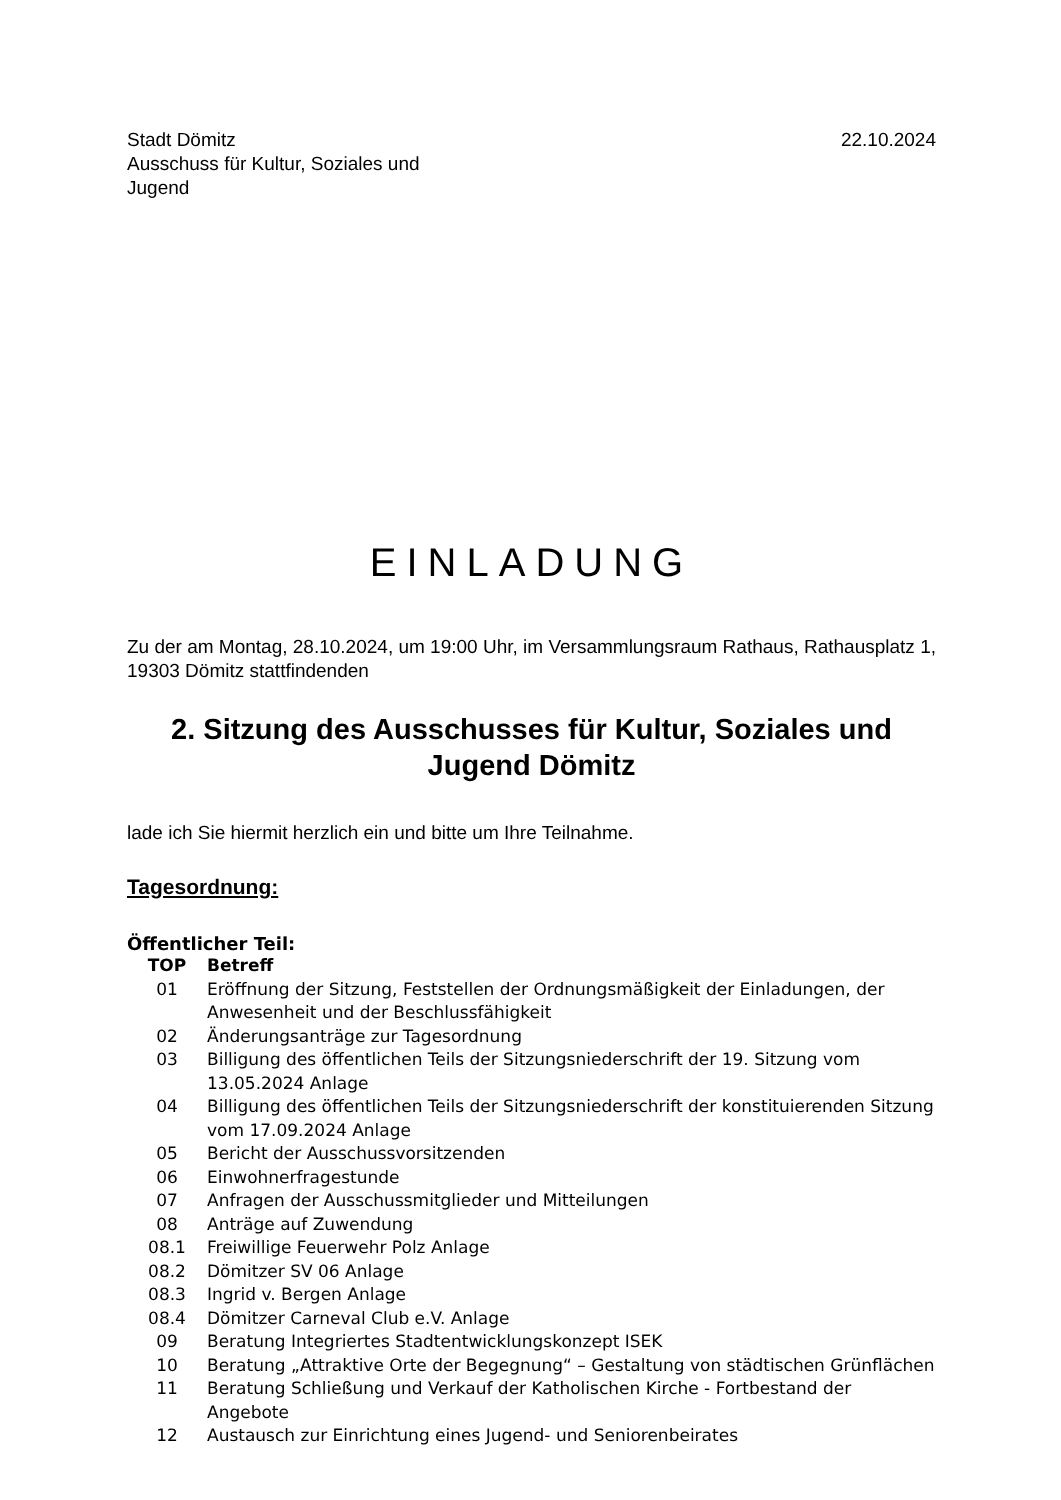Stadt Dömitz
Ausschuss für Kultur, Soziales und
Jugend
22.10.2024
EINLADUNG
Zu der am Montag, 28.10.2024, um 19:00 Uhr, im Versammlungsraum Rathaus, Rathausplatz 1, 19303 Dömitz stattfindenden
2. Sitzung des Ausschusses für Kultur, Soziales und Jugend Dömitz
lade ich Sie hiermit herzlich ein und bitte um Ihre Teilnahme.
Tagesordnung:
Öffentlicher Teil:
| TOP | Betreff |
| --- | --- |
| 01 | Eröffnung der Sitzung, Feststellen der Ordnungsmäßigkeit der Einladungen, der Anwesenheit und der Beschlussfähigkeit |
| 02 | Änderungsanträge zur Tagesordnung |
| 03 | Billigung des öffentlichen Teils der Sitzungsniederschrift der 19. Sitzung vom 13.05.2024 Anlage |
| 04 | Billigung des öffentlichen Teils der Sitzungsniederschrift der konstituierenden Sitzung vom 17.09.2024 Anlage |
| 05 | Bericht der Ausschussvorsitzenden |
| 06 | Einwohnerfragestunde |
| 07 | Anfragen der Ausschussmitglieder und Mitteilungen |
| 08 | Anträge auf Zuwendung |
| 08.1 | Freiwillige Feuerwehr Polz Anlage |
| 08.2 | Dömitzer SV 06 Anlage |
| 08.3 | Ingrid v. Bergen Anlage |
| 08.4 | Dömitzer Carneval Club e.V. Anlage |
| 09 | Beratung Integriertes Stadtentwicklungskonzept ISEK |
| 10 | Beratung „Attraktive Orte der Begegnung“ – Gestaltung von städtischen Grünflächen |
| 11 | Beratung Schließung und Verkauf der Katholischen Kirche - Fortbestand der Angebote |
| 12 | Austausch zur Einrichtung eines Jugend- und Seniorenbeirates |